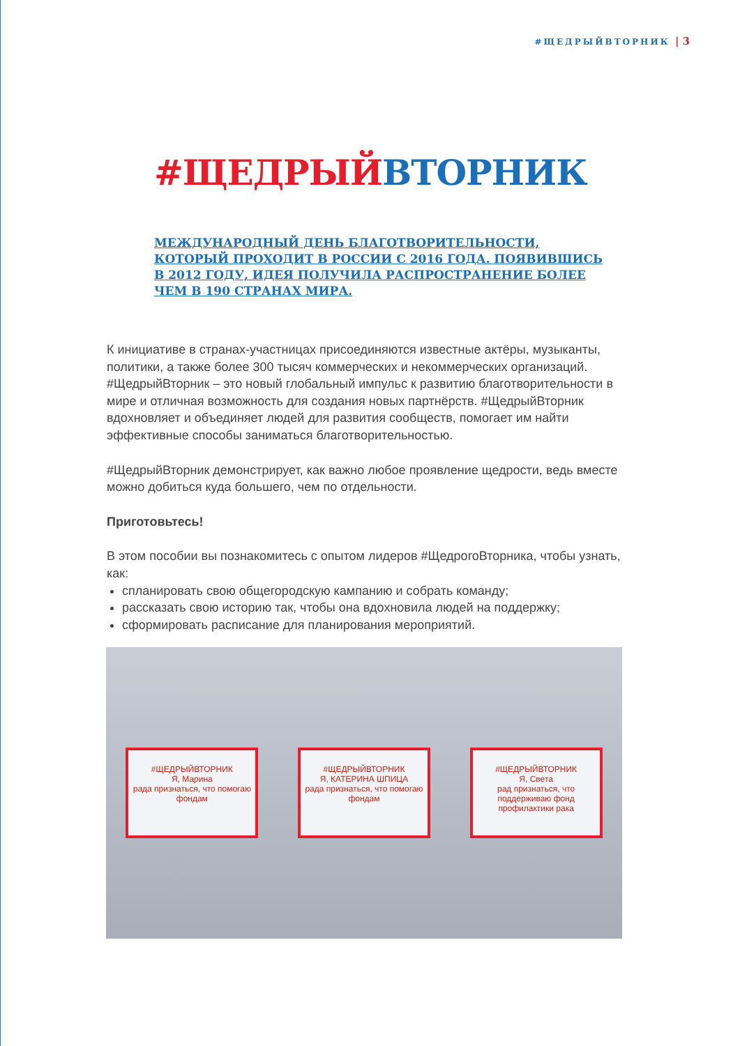#ЩЕДРЫЙВТОРНИК | 3
#ЩЕДРЫЙВТОРНИК
МЕЖДУНАРОДНЫЙ ДЕНЬ БЛАГОТВОРИТЕЛЬНОСТИ, КОТОРЫЙ ПРОХОДИТ В РОССИИ С 2016 ГОДА. ПОЯВИВШИСЬ В 2012 ГОДУ, ИДЕЯ ПОЛУЧИЛА РАСПРОСТРАНЕНИЕ БОЛЕЕ ЧЕМ В 190 СТРАНАХ МИРА.
К инициативе в странах-участницах присоединяются известные актёры, музыканты, политики, а также более 300 тысяч коммерческих и некоммерческих организаций. #ЩедрыйВторник – это новый глобальный импульс к развитию благотворительности в мире и отличная возможность для создания новых партнёрств. #ЩедрыйВторник вдохновляет и объединяет людей для развития сообществ, помогает им найти эффективные способы заниматься благотворительностью.
#ЩедрыйВторник демонстрирует, как важно любое проявление щедрости, ведь вместе можно добиться куда большего, чем по отдельности.
Приготовьтесь!
В этом пособии вы познакомитесь с опытом лидеров #ЩедрогоВторника, чтобы узнать, как:
спланировать свою общегородскую кампанию и собрать команду;
рассказать свою историю так, чтобы она вдохновила людей на поддержку;
сформировать расписание для планирования мероприятий.
#ЩЕДРЫЙВТОРНИК
Я, Марина
рада признаться, что помогаю фондам
#ЩЕДРЫЙВТОРНИК
Я, КАТЕРИНА ШПИЦА
рада признаться, что помогаю фондам
#ЩЕДРЫЙВТОРНИК
Я, Света
рад признаться, что поддерживаю фонд профилактики рака